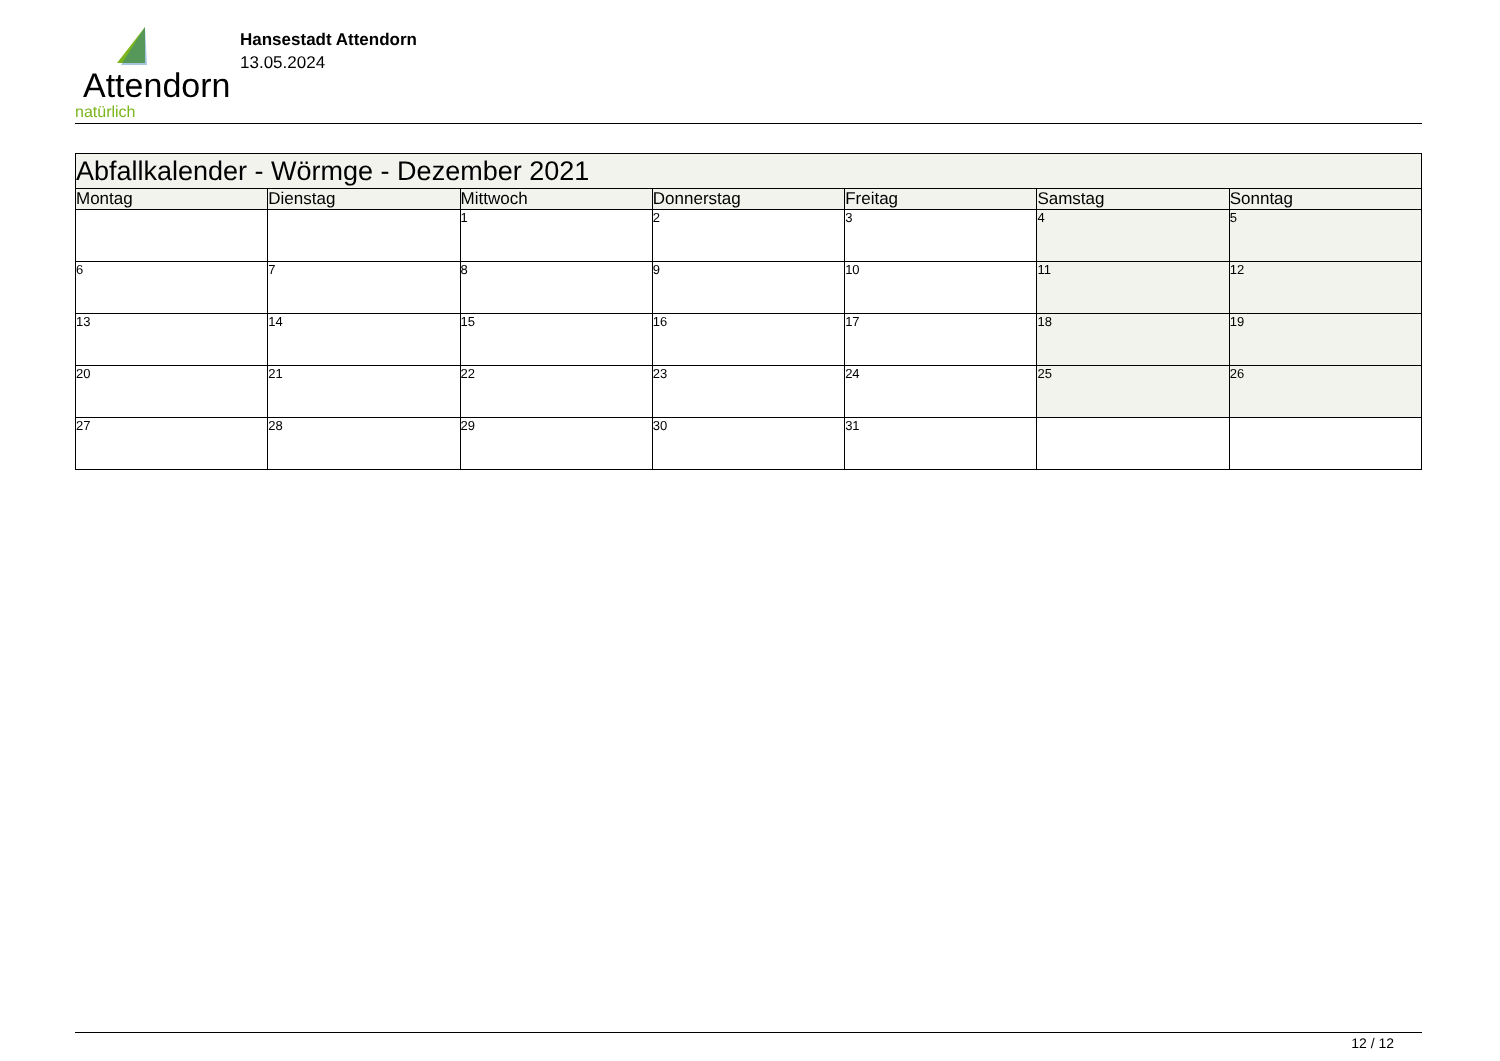Attendorn
natürlich
Hansestadt Attendorn
13.05.2024
| Abfallkalender - Wörmge - Dezember 2021 | | | | | | |
| --- | --- | --- | --- | --- | --- | --- |
| Montag | Dienstag | Mittwoch | Donnerstag | Freitag | Samstag | Sonntag |
| | | 1 | 2 | 3 | 4 | 5 |
| 6 | 7 | 8 | 9 | 10 | 11 | 12 |
| 13 | 14 | 15 | 16 | 17 | 18 | 19 |
| 20 | 21 | 22 | 23 | 24 | 25 | 26 |
| 27 | 28 | 29 | 30 | 31 | | |
12 / 12